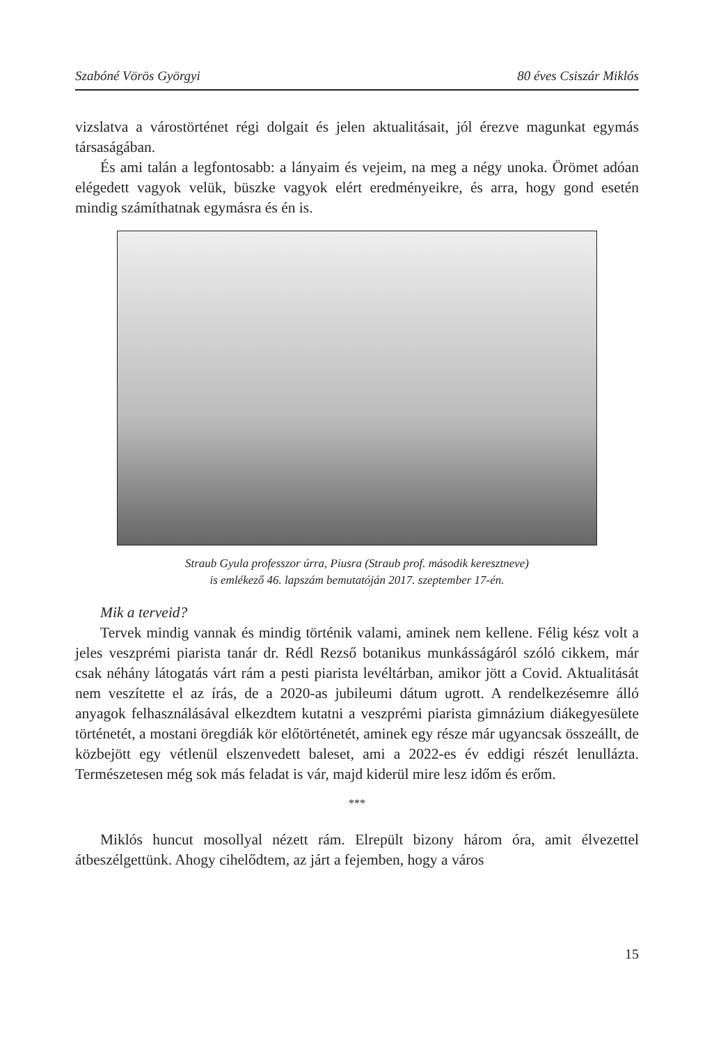Szabóné Vörös Györgyi 80 éves Csiszár Miklós
vizslatva a várostörténet régi dolgait és jelen aktualitásait, jól érezve magunkat egymás társaságában.
És ami talán a legfontosabb: a lányaim és vejeim, na meg a négy unoka. Örömet adóan elégedett vagyok velük, büszke vagyok elért eredményeikre, és arra, hogy gond esetén mindig számíthatnak egymásra és én is.
Straub Gyula professzor úrra, Piusra (Straub prof. második keresztneve)
is emlékező 46. lapszám bemutatóján 2017. szeptember 17-én.
Mik a terveid?
Tervek mindig vannak és mindig történik valami, aminek nem kellene. Félig kész volt a jeles veszprémi piarista tanár dr. Rédl Rezső botanikus munkásságáról szóló cikkem, már csak néhány látogatás várt rám a pesti piarista levéltárban, amikor jött a Covid. Aktualitását nem veszítette el az írás, de a 2020-as jubileumi dátum ugrott. A rendelkezésemre álló anyagok felhasználásával elkezdtem kutatni a veszprémi piarista gimnázium diákegyesülete történetét, a mostani öregdiák kör előtörténetét, aminek egy része már ugyancsak összeállt, de közbejött egy vétlenül elszenvedett baleset, ami a 2022-es év eddigi részét lenullázta. Természetesen még sok más feladat is vár, majd kiderül mire lesz időm és erőm.
***
Miklós huncut mosollyal nézett rám. Elrepült bizony három óra, amit élvezettel átbeszélgettünk. Ahogy cihelődtem, az járt a fejemben, hogy a város
15